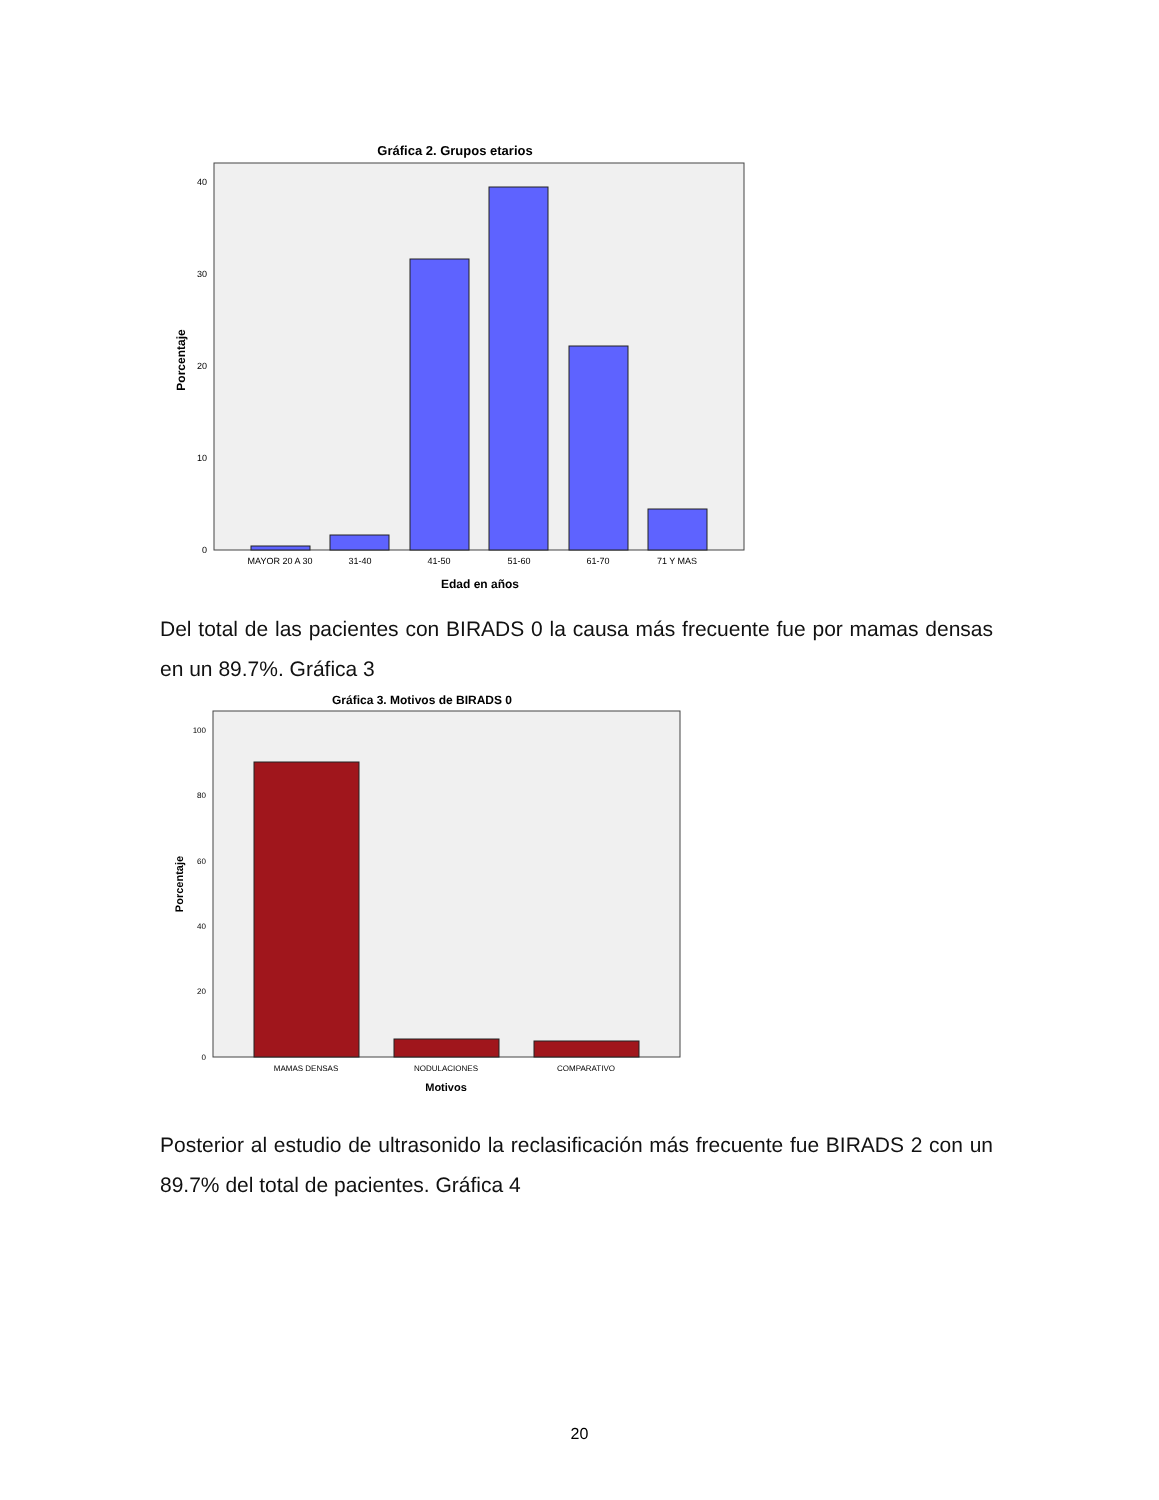Gráfica 2. Grupos etarios
Porcentaje
0
10
20
30
40
MAYOR 20 A 30
31-40
41-50
51-60
61-70
71 Y MAS
Edad en años
Del total de las pacientes con BIRADS 0 la causa más frecuente fue por mamas densas en un 89.7%. Gráfica 3
Gráfica 3. Motivos de BIRADS 0
Porcentaje
0
20
40
60
80
100
MAMAS DENSAS
NODULACIONES
COMPARATIVO
Motivos
Posterior al estudio de ultrasonido la reclasificación más frecuente fue BIRADS 2 con un 89.7% del total de pacientes. Gráfica 4
20